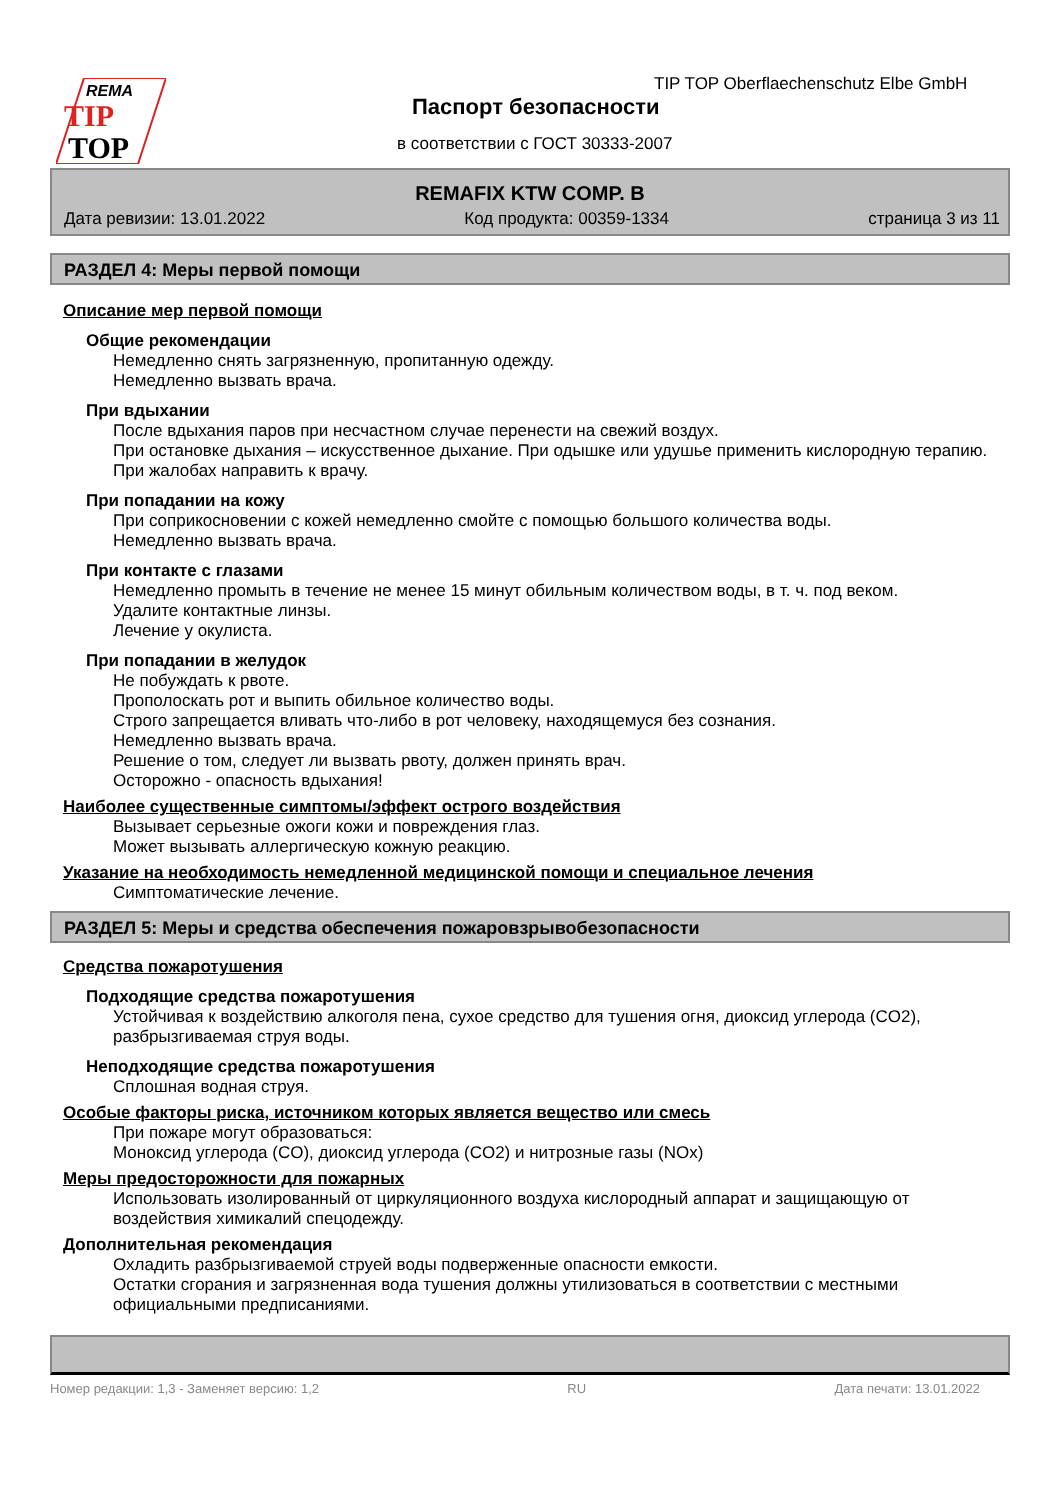REMA
TIP
TOP
TIP TOP Oberflaechenschutz Elbe GmbH
Паспорт безопасности
в соответствии с ГОСТ 30333-2007
REMAFIX KTW COMP. B
Дата ревизии: 13.01.2022 Код продукта: 00359-1334 страница 3 из 11
РАЗДЕЛ 4: Меры первой помощи
Описание мер первой помощи
Общие рекомендации
Немедленно снять загрязненную, пропитанную одежду.
Немедленно вызвать врача.
При вдыхании
После вдыхания паров при несчастном случае перенести на свежий воздух.
При остановке дыхания – искусственное дыхание. При одышке или удушье применить кислородную терапию.
При жалобах направить к врачу.
При попадании на кожу
При соприкосновении с кожей немедленно смойте с помощью большого количества воды.
Немедленно вызвать врача.
При контакте с глазами
Немедленно промыть в течение не менее 15 минут обильным количеством воды, в т. ч. под веком.
Удалите контактные линзы.
Лечение у окулиста.
При попадании в желудок
Не побуждать к рвоте.
Прополоскать рот и выпить обильное количество воды.
Строго запрещается вливать что-либо в рот человеку, находящемуся без сознания.
Немедленно вызвать врача.
Решение о том, следует ли вызвать рвоту, должен принять врач.
Осторожно - опасность вдыхания!
Наиболее существенные симптомы/эффект острого воздействия
Вызывает серьезные ожоги кожи и повреждения глаз.
Может вызывать аллергическую кожную реакцию.
Указание на необходимость немедленной медицинской помощи и специальное лечения
Симптоматические лечение.
РАЗДЕЛ 5: Меры и средства обеспечения пожаровзрывобезопасности
Средства пожаротушения
Подходящие средства пожаротушения
Устойчивая к воздействию алкоголя пена, сухое средство для тушения огня, диоксид углерода (CO2), разбрызгиваемая струя воды.
Неподходящие средства пожаротушения
Сплошная водная струя.
Особые факторы риска, источником которых является вещество или смесь
При пожаре могут образоваться:
Моноксид углерода (CO), диоксид углерода (CO2) и нитрозные газы (NOx)
Меры предосторожности для пожарных
Использовать изолированный от циркуляционного воздуха кислородный аппарат и защищающую от воздействия химикалий спецодежду.
Дополнительная рекомендация
Охладить разбрызгиваемой струей воды подверженные опасности емкости.
Остатки сгорания и загрязненная вода тушения должны утилизоваться в соответствии с местными официальными предписаниями.
Номер редакции: 1,3 - Заменяет версию: 1,2 RU Дата печати: 13.01.2022